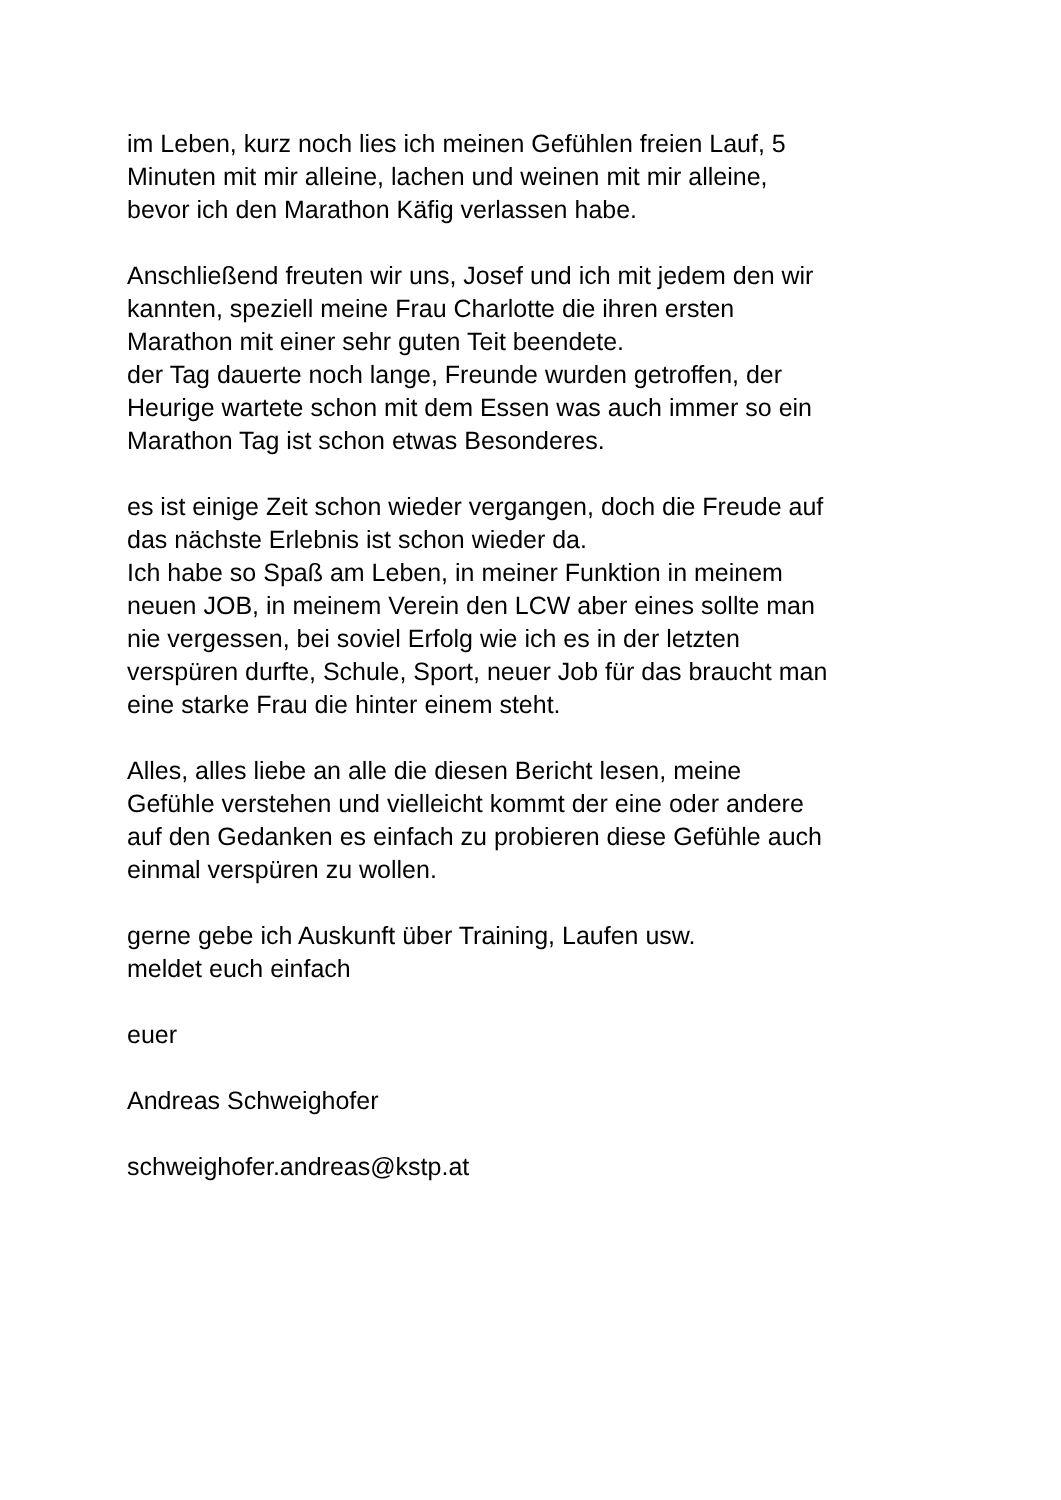im Leben, kurz noch lies ich meinen Gefühlen freien Lauf, 5
Minuten mit mir alleine, lachen und weinen mit mir alleine,
bevor ich den Marathon Käfig verlassen habe.
Anschließend freuten wir uns, Josef und ich mit jedem den wir
kannten, speziell meine Frau Charlotte die ihren ersten
Marathon mit einer sehr guten Teit beendete.
der Tag dauerte noch lange, Freunde wurden getroffen, der
Heurige wartete schon mit dem Essen was auch immer so ein
Marathon Tag ist schon etwas Besonderes.
es ist einige Zeit schon wieder vergangen, doch die Freude auf
das nächste Erlebnis ist schon wieder da.
Ich habe so Spaß am Leben, in meiner Funktion in meinem
neuen JOB, in meinem Verein den LCW aber eines sollte man
nie vergessen, bei soviel Erfolg wie ich es in der letzten
verspüren durfte, Schule, Sport, neuer Job für das braucht man
eine starke Frau die hinter einem steht.
Alles, alles liebe an alle die diesen Bericht lesen, meine
Gefühle verstehen und vielleicht kommt der eine oder andere
auf den Gedanken es einfach zu probieren diese Gefühle auch
einmal verspüren zu wollen.
gerne gebe ich Auskunft über Training, Laufen usw.
meldet euch einfach
euer
Andreas Schweighofer
schweighofer.andreas@kstp.at